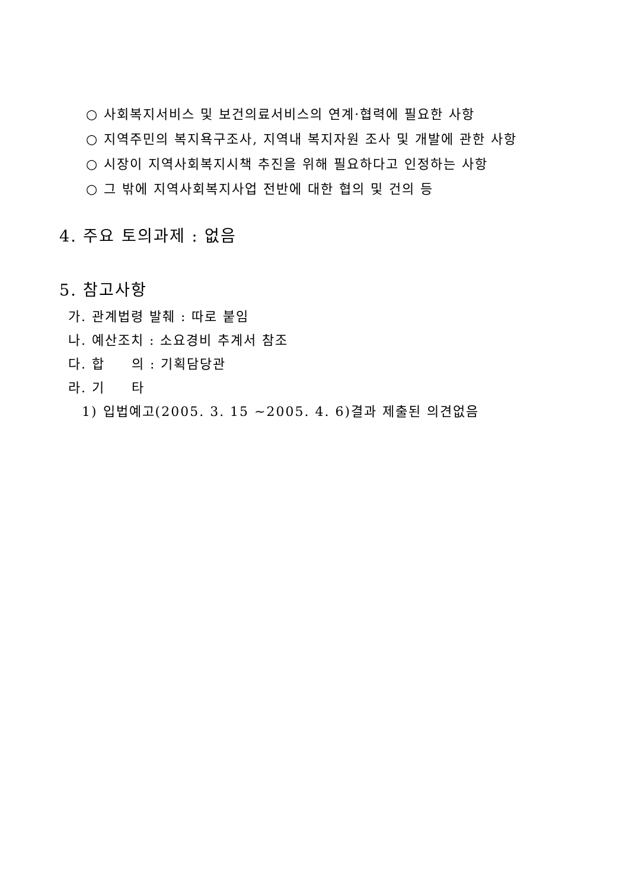○ 사회복지서비스 및 보건의료서비스의 연계·협력에 필요한 사항
○ 지역주민의 복지욕구조사, 지역내 복지자원 조사 및 개발에 관한 사항
○ 시장이 지역사회복지시책 추진을 위해 필요하다고 인정하는 사항
○ 그 밖에 지역사회복지사업 전반에 대한 협의 및 건의 등
4. 주요 토의과제 : 없음
5. 참고사항
가. 관계법령 발췌 : 따로 붙임
나. 예산조치 : 소요경비 추계서 참조
다. 합 의 : 기획담당관
라. 기 타
1) 입법예고(2005. 3. 15 ~2005. 4. 6)결과 제출된 의견없음